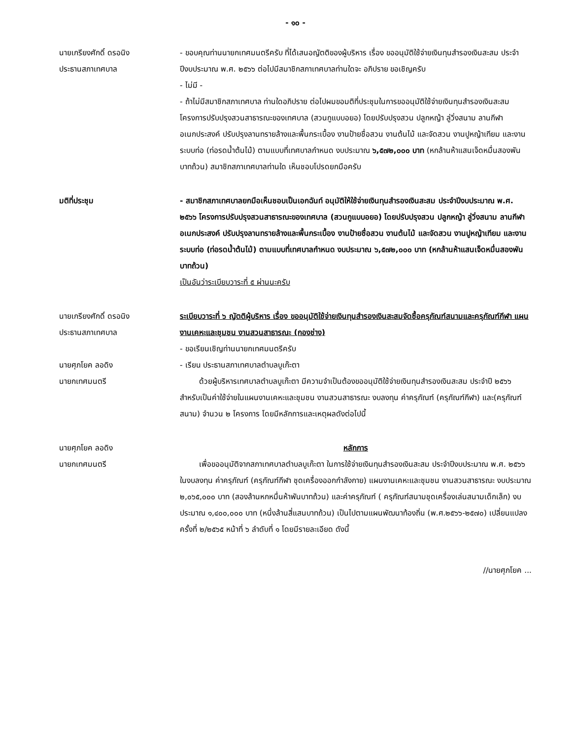- ๑๐ -
นายเกรียงศักดิ์ ดรอนิง
ประธานสภาเทศบาล
- ขอบคุณท่านนายกเทศมนตรีครับ ที่ได้เสนอญัตติของผู้บริหาร เรื่อง ขออนุมัติใช้จ่ายเงินทุนสำรองเงินสะสม ประจำปีงบประมาณ พ.ศ. ๒๕๖๖ ต่อไปมีสมาชิกสภาเทศบาลท่านใดจะ อภิปราย ขอเชิญครับ
- ไม่มี -
- ถ้าไม่มีสมาชิกสภาเทศบาล ท่านใดอภิปราย ต่อไปผมขอมติที่ประชุมในการขออนุมัติใช้จ่ายเงินทุนสำรองเงินสะสม โครงการปรับปรุงสวนสาธารณะของเทศบาล (สวนกูแบบอยอ) โดยปรับปรุงสวน ปลูกหญ้า ลู่วิ่งสนาม ลานกีฬาอเนกประสงค์ ปรับปรุงลานทรายล้างและพื้นกระเบื้อง งานป้ายชื่อสวน งานต้นไม้ และจัดสวน งานปูหญ้าเทียม และงานระบบท่อ (ท่อรดน้ำต้นไม้) ตามแบบที่เทศบาลกำหนด งบประมาณ ๖,๕๗๒,๐๐๐ บาท (หกล้านห้าแสนเจ็ดหมื่นสองพันบาทถ้วน) สมาชิกสภาเทศบาลท่านใด เห็นชอบโปรดยกมือครับ
มติที่ประชุม - สมาชิกสภาเทศบาลยกมือเห็นชอบเป็นเอกฉันท์ อนุมัติให้ใช้จ่ายเงินทุนสำรองเงินสะสม ประจำปีงบประมาณ พ.ศ. ๒๕๖๖ โครงการปรับปรุงสวนสาธารณะของเทศบาล (สวนกูแบบอยอ) โดยปรับปรุงสวน ปลูกหญ้า ลู่วิ่งสนาม ลานกีฬาอเนกประสงค์ ปรับปรุงลานทรายล้างและพื้นกระเบื้อง งานป้ายชื่อสวน งานต้นไม้ และจัดสวน งานปูหญ้าเทียม และงานระบบท่อ (ท่อรดน้ำต้นไม้) ตามแบบที่เทศบาลกำหนด งบประมาณ ๖,๕๗๒,๐๐๐ บาท (หกล้านห้าแสนเจ็ดหมื่นสองพันบาทถ้วน)
เป็นอันว่าระเบียบวาระที่ ๕ ผ่านนะครับ
นายเกรียงศักดิ์ ดรอนิง
ประธานสภาเทศบาล
ระเบียบวาระที่ ๖ ญัตติผู้บริหาร เรื่อง ขออนุมัติใช้จ่ายเงินทุนสำรองเงินสะสมจัดซื้อครุภัณฑ์สนามและครุภัณฑ์กีฬา แผนงานเคหะและชุมชน งานสวนสาธารณะ (กองช่าง)
- ขอเรียนเชิญท่านนายกเทศมนตรีครับ
นายศุภโยค ลอดิง
นายกเทศมนตรี
- เรียน ประธานสภาเทศบาลตำบลบูเก๊ะตา
ด้วยผู้บริหารเทศบาลตำบลบูเก๊ะตา มีความจำเป็นต้องขออนุมัติใช้จ่ายเงินทุนสำรองเงินสะสม ประจำปี ๒๕๖๖ สำหรับเป็นค่าใช้จ่ายในแผนงานเคหะและชุมชน งานสวนสาธารณะ งบลงทุน ค่าครุภัณฑ์ (ครุภัณฑ์กีฬา) และ(ครุภัณฑ์สนาม) จำนวน ๒ โครงการ โดยมีหลักการและเหตุผลดังต่อไปนี้
นายศุภโยค ลอดิง
นายกเทศมนตรี
หลักการ
เพื่อขออนุมัติจากสภาเทศบาลตำบลบูเก๊ะตา ในการใช้จ่ายเงินทุนสำรองเงินสะสม ประจำปีงบประมาณ พ.ศ. ๒๕๖๖ ในงบลงทุน ค่าครุภัณฑ์ (ครุภัณฑ์กีฬา ชุดเครื่องออกกำลังกาย) แผนงานเคหะและชุมชน งานสวนสาธารณะ งบประมาณ ๒,๐๖๕,๐๐๐ บาท (สองล้านหกหมื่นห้าพันบาทถ้วน) และค่าครุภัณฑ์ ( ครุภัณฑ์สนามชุดเครื่องเล่นสนามเด็กเล็ก) งบประมาณ ๑,๔๐๐,๐๐๐ บาท (หนึ่งล้านสี่แสนบาทถ้วน) เป็นไปตามแผนพัฒนาท้องถิ่น (พ.ศ.๒๕๖๖-๒๕๗๐) เปลี่ยนแปลงครั้งที่ ๒/๒๕๖๕ หน้าที่ ๖ ลำดับที่ ๑ โดยมีรายละเอียด ดังนี้
//นายศุภโยค ...